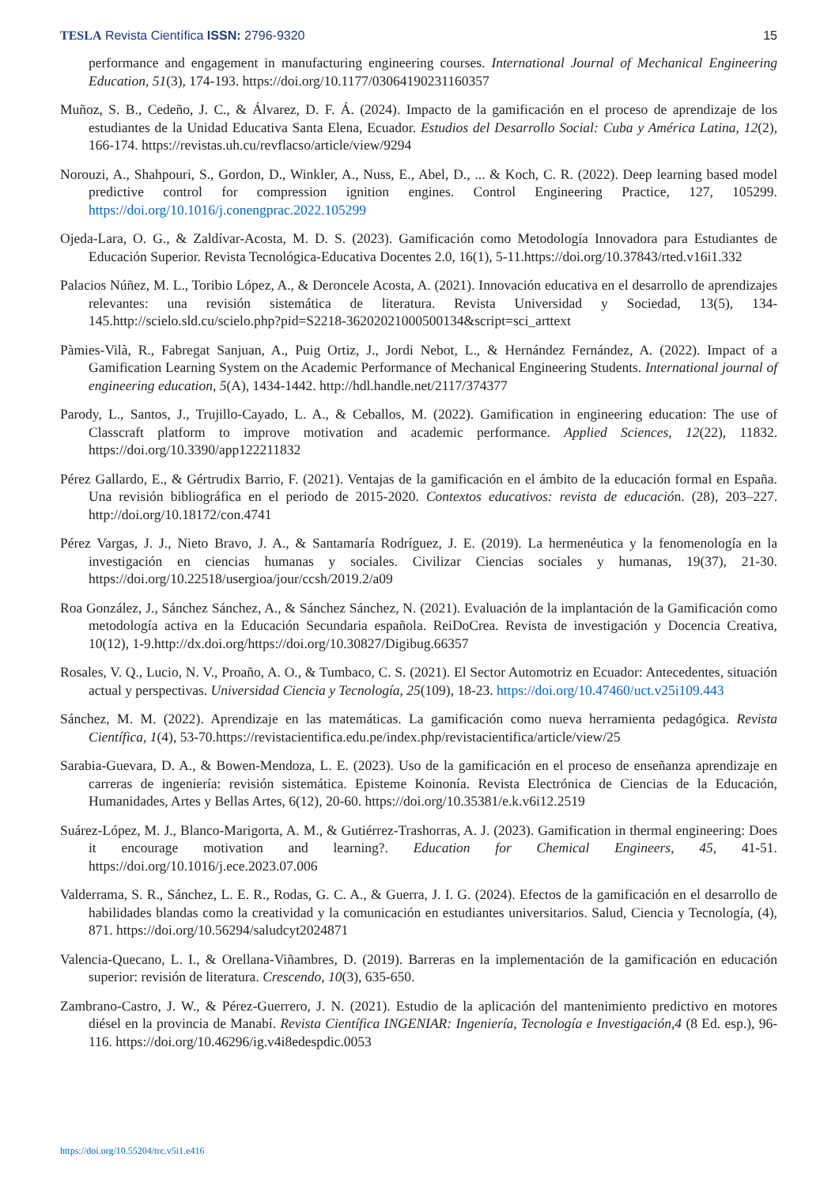TESLA Revista Científica ISSN: 2796-9320 15
performance and engagement in manufacturing engineering courses. International Journal of Mechanical Engineering Education, 51(3), 174-193. https://doi.org/10.1177/03064190231160357
Muñoz, S. B., Cedeño, J. C., & Álvarez, D. F. Á. (2024). Impacto de la gamificación en el proceso de aprendizaje de los estudiantes de la Unidad Educativa Santa Elena, Ecuador. Estudios del Desarrollo Social: Cuba y América Latina, 12(2), 166-174. https://revistas.uh.cu/revflacso/article/view/9294
Norouzi, A., Shahpouri, S., Gordon, D., Winkler, A., Nuss, E., Abel, D., ... & Koch, C. R. (2022). Deep learning based model predictive control for compression ignition engines. Control Engineering Practice, 127, 105299. https://doi.org/10.1016/j.conengprac.2022.105299
Ojeda-Lara, O. G., & Zaldívar-Acosta, M. D. S. (2023). Gamificación como Metodología Innovadora para Estudiantes de Educación Superior. Revista Tecnológica-Educativa Docentes 2.0, 16(1), 5-11.https://doi.org/10.37843/rted.v16i1.332
Palacios Núñez, M. L., Toribio López, A., & Deroncele Acosta, A. (2021). Innovación educativa en el desarrollo de aprendizajes relevantes: una revisión sistemática de literatura. Revista Universidad y Sociedad, 13(5), 134-145.http://scielo.sld.cu/scielo.php?pid=S2218-36202021000500134&script=sci_arttext
Pàmies-Vilà, R., Fabregat Sanjuan, A., Puig Ortiz, J., Jordi Nebot, L., & Hernández Fernández, A. (2022). Impact of a Gamification Learning System on the Academic Performance of Mechanical Engineering Students. International journal of engineering education, 5(A), 1434-1442. http://hdl.handle.net/2117/374377
Parody, L., Santos, J., Trujillo-Cayado, L. A., & Ceballos, M. (2022). Gamification in engineering education: The use of Classcraft platform to improve motivation and academic performance. Applied Sciences, 12(22), 11832. https://doi.org/10.3390/app122211832
Pérez Gallardo, E., & Gértrudix Barrio, F. (2021). Ventajas de la gamificación en el ámbito de la educación formal en España. Una revisión bibliográfica en el periodo de 2015-2020. Contextos educativos: revista de educación. (28), 203–227. http://doi.org/10.18172/con.4741
Pérez Vargas, J. J., Nieto Bravo, J. A., & Santamaría Rodríguez, J. E. (2019). La hermenéutica y la fenomenología en la investigación en ciencias humanas y sociales. Civilizar Ciencias sociales y humanas, 19(37), 21-30. https://doi.org/10.22518/usergioa/jour/ccsh/2019.2/a09
Roa González, J., Sánchez Sánchez, A., & Sánchez Sánchez, N. (2021). Evaluación de la implantación de la Gamificación como metodología activa en la Educación Secundaria española. ReiDoCrea. Revista de investigación y Docencia Creativa, 10(12), 1-9.http://dx.doi.org/https://doi.org/10.30827/Digibug.66357
Rosales, V. Q., Lucio, N. V., Proaño, A. O., & Tumbaco, C. S. (2021). El Sector Automotriz en Ecuador: Antecedentes, situación actual y perspectivas. Universidad Ciencia y Tecnología, 25(109), 18-23. https://doi.org/10.47460/uct.v25i109.443
Sánchez, M. M. (2022). Aprendizaje en las matemáticas. La gamificación como nueva herramienta pedagógica. Revista Científica, 1(4), 53-70.https://revistacientifica.edu.pe/index.php/revistacientifica/article/view/25
Sarabia-Guevara, D. A., & Bowen-Mendoza, L. E. (2023). Uso de la gamificación en el proceso de enseñanza aprendizaje en carreras de ingeniería: revisión sistemática. Episteme Koinonía. Revista Electrónica de Ciencias de la Educación, Humanidades, Artes y Bellas Artes, 6(12), 20-60. https://doi.org/10.35381/e.k.v6i12.2519
Suárez-López, M. J., Blanco-Marigorta, A. M., & Gutiérrez-Trashorras, A. J. (2023). Gamification in thermal engineering: Does it encourage motivation and learning?. Education for Chemical Engineers, 45, 41-51. https://doi.org/10.1016/j.ece.2023.07.006
Valderrama, S. R., Sánchez, L. E. R., Rodas, G. C. A., & Guerra, J. I. G. (2024). Efectos de la gamificación en el desarrollo de habilidades blandas como la creatividad y la comunicación en estudiantes universitarios. Salud, Ciencia y Tecnología, (4), 871. https://doi.org/10.56294/saludcyt2024871
Valencia-Quecano, L. I., & Orellana-Viñambres, D. (2019). Barreras en la implementación de la gamificación en educación superior: revisión de literatura. Crescendo, 10(3), 635-650.
Zambrano-Castro, J. W., & Pérez-Guerrero, J. N. (2021). Estudio de la aplicación del mantenimiento predictivo en motores diésel en la provincia de Manabí. Revista Científica INGENIAR: Ingeniería, Tecnología e Investigación,4 (8 Ed. esp.), 96-116. https://doi.org/10.46296/ig.v4i8edespdic.0053
https://doi.org/10.55204/trc.v5i1.e416